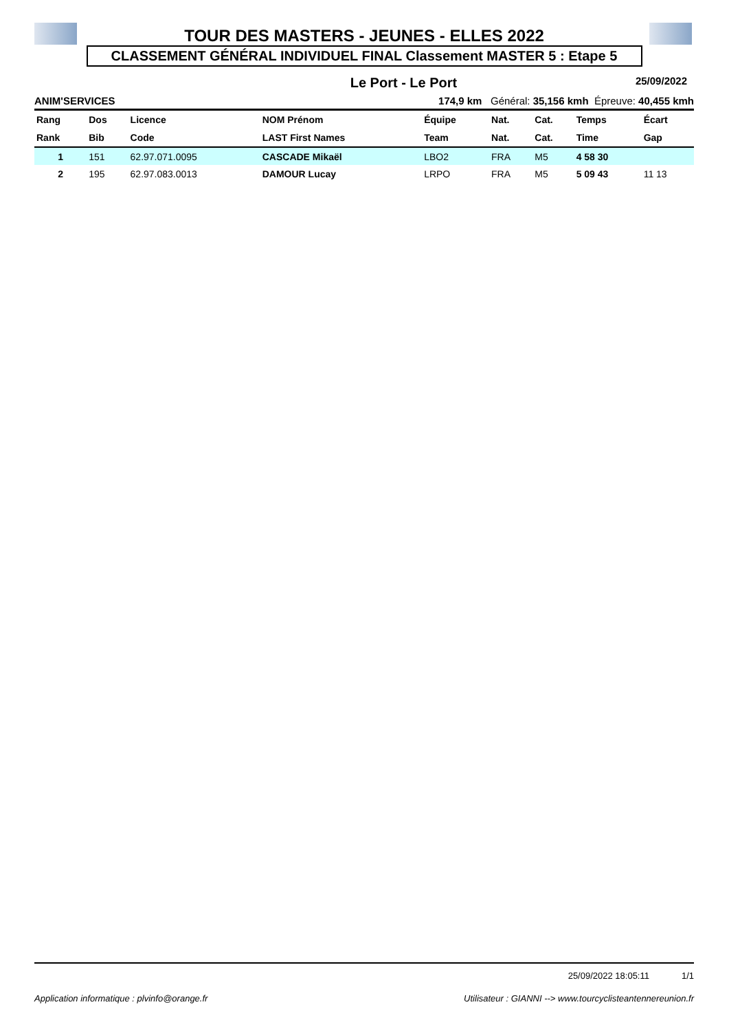TOUR DES MASTERS - JEUNES - ELLES 2022
CLASSEMENT GÉNÉRAL INDIVIDUEL FINAL Classement MASTER 5 : Etape 5
Le Port - Le Port 25/09/2022
ANIM'SERVICES 174,9 km Général: 35,156 kmh Épreuve: 40,455 kmh
| Rang | Dos | Licence | NOM Prénom | Équipe | Nat. | Cat. | Temps | Écart |
| --- | --- | --- | --- | --- | --- | --- | --- | --- |
| Rank | Bib | Code | LAST First Names | Team | Nat. | Cat. | Time | Gap |
| 1 | 151 | 62.97.071.0095 | CASCADE Mikaël | LBO2 | FRA | M5 | 4 58 30 | |
| 2 | 195 | 62.97.083.0013 | DAMOUR Lucay | LRPO | FRA | M5 | 5 09 43 | 11 13 |
25/09/2022 18:05:11 1/1
Application informatique : plvinfo@orange.fr Utilisateur : GIANNI --> www.tourcyclisteantennereunion.fr